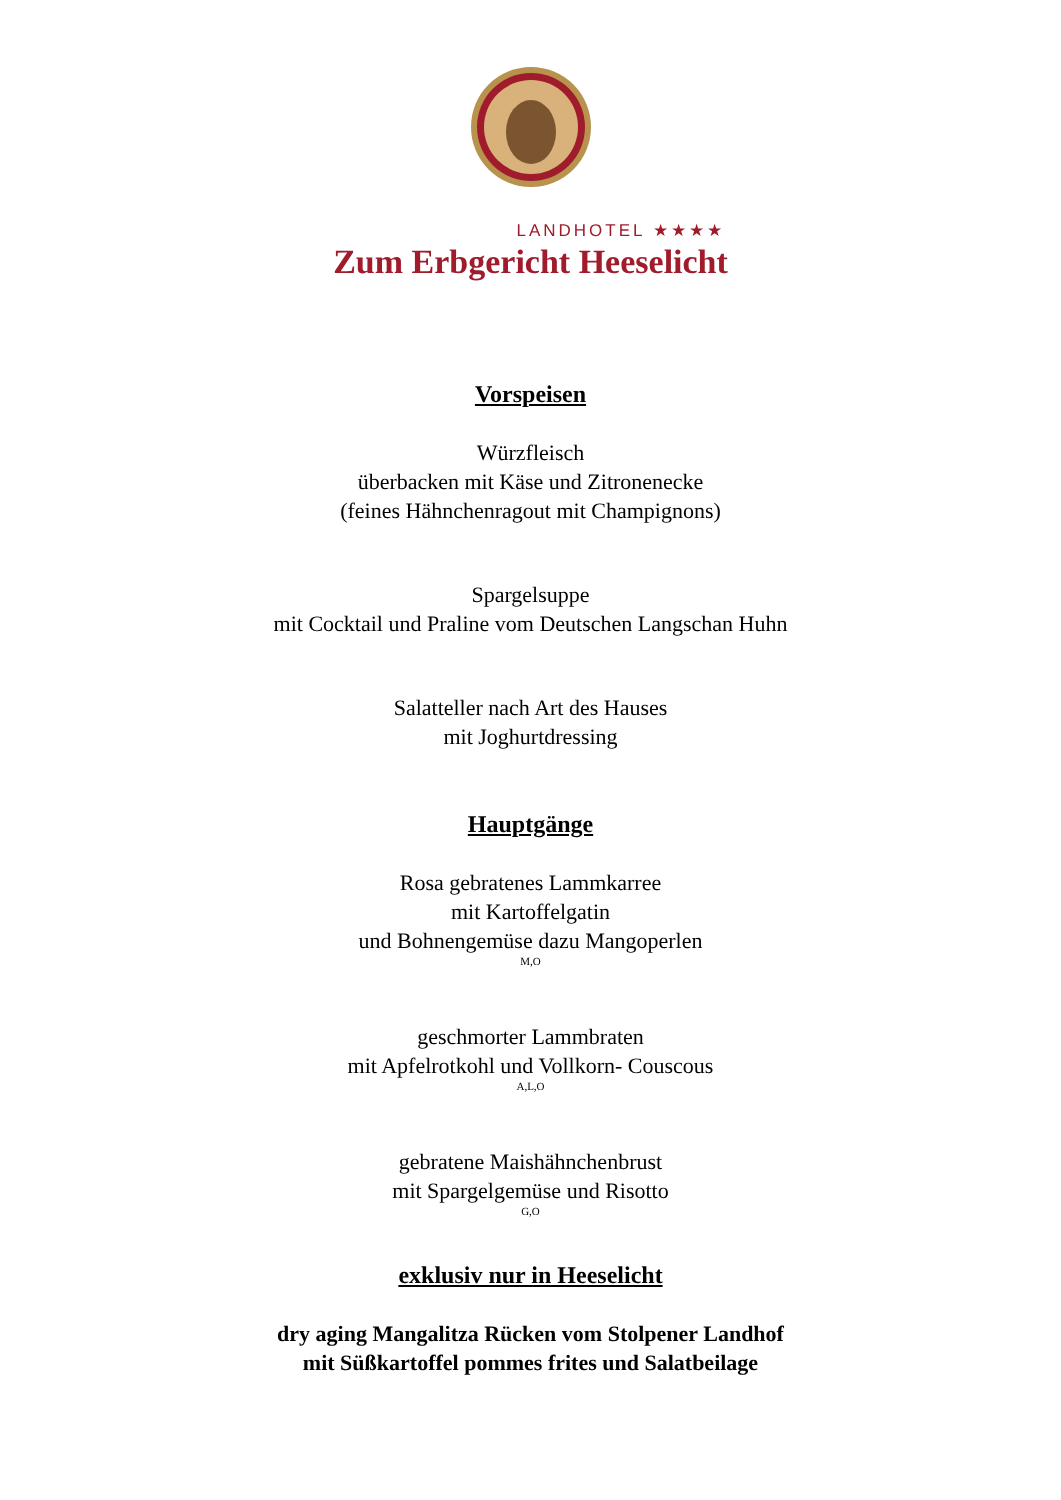LANDHOTEL ★★★★
Zum Erbgericht Heeselicht
Vorspeisen
Würzfleisch
überbacken mit Käse und Zitronenecke
(feines Hähnchenragout mit Champignons)
Spargelsuppe
mit Cocktail und Praline vom Deutschen Langschan Huhn
Salatteller nach Art des Hauses
mit Joghurtdressing
Hauptgänge
Rosa gebratenes Lammkarree
mit Kartoffelgatin
und Bohnengemüse dazu Mangoperlen
M,O
geschmorter Lammbraten
mit Apfelrotkohl und Vollkorn- Couscous
A,L,O
gebratene Maishähnchenbrust
mit Spargelgemüse und Risotto
G,O
exklusiv nur in Heeselicht
dry aging Mangalitza Rücken vom Stolpener Landhof
mit Süßkartoffel pommes frites und Salatbeilage